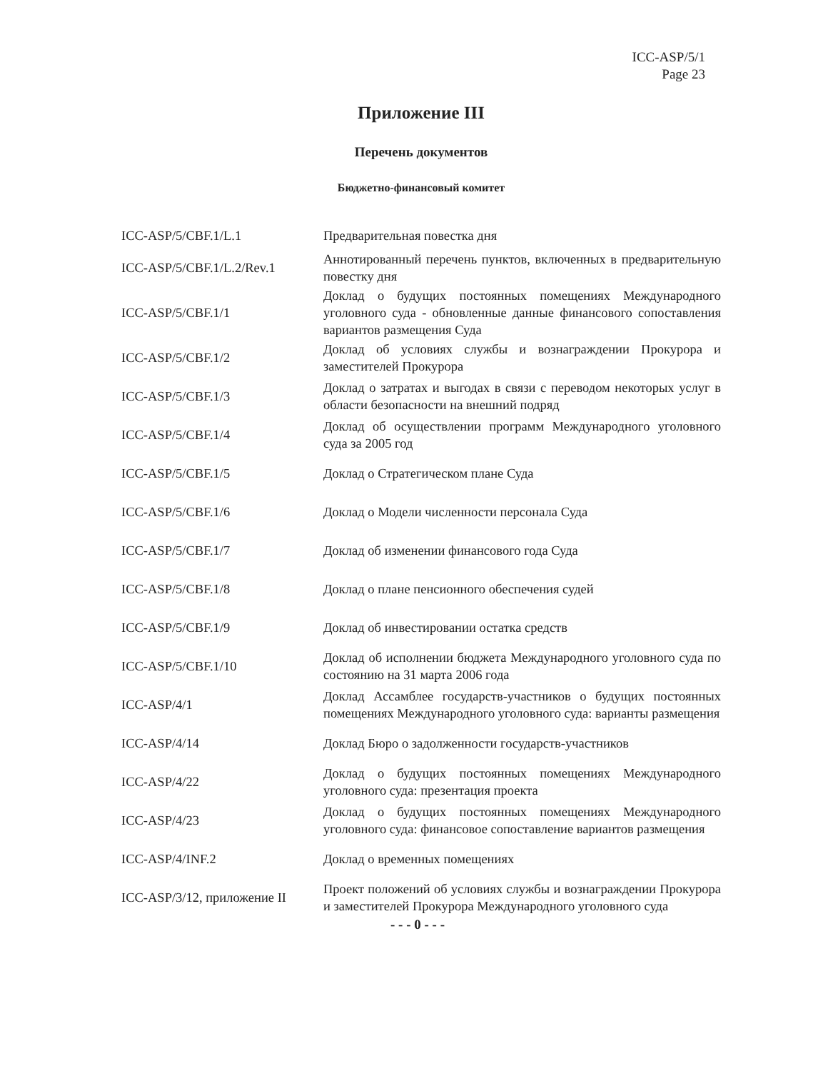ICC-ASP/5/1
Page 23
Приложение III
Перечень документов
Бюджетно-финансовый комитет
| ICC-ASP/5/CBF.1/L.1 | Предварительная повестка дня |
| ICC-ASP/5/CBF.1/L.2/Rev.1 | Аннотированный перечень пунктов, включенных в предварительную повестку дня |
| ICC-ASP/5/CBF.1/1 | Доклад о будущих постоянных помещениях Международного уголовного суда - обновленные данные финансового сопоставления вариантов размещения Суда |
| ICC-ASP/5/CBF.1/2 | Доклад об условиях службы и вознаграждении Прокурора и заместителей Прокурора |
| ICC-ASP/5/CBF.1/3 | Доклад о затратах и выгодах в связи с переводом некоторых услуг в области безопасности на внешний подряд |
| ICC-ASP/5/CBF.1/4 | Доклад об осуществлении программ Международного уголовного суда за 2005 год |
| ICC-ASP/5/CBF.1/5 | Доклад о Стратегическом плане Суда |
| ICC-ASP/5/CBF.1/6 | Доклад о Модели численности персонала Суда |
| ICC-ASP/5/CBF.1/7 | Доклад об изменении финансового года Суда |
| ICC-ASP/5/CBF.1/8 | Доклад о плане пенсионного обеспечения судей |
| ICC-ASP/5/CBF.1/9 | Доклад об инвестировании остатка средств |
| ICC-ASP/5/CBF.1/10 | Доклад об исполнении бюджета Международного уголовного суда по состоянию на 31 марта 2006 года |
| ICC-ASP/4/1 | Доклад Ассамблее государств-участников о будущих постоянных помещениях Международного уголовного суда: варианты размещения |
| ICC-ASP/4/14 | Доклад Бюро о задолженности государств-участников |
| ICC-ASP/4/22 | Доклад о будущих постоянных помещениях Международного уголовного суда: презентация проекта |
| ICC-ASP/4/23 | Доклад о будущих постоянных помещениях Международного уголовного суда: финансовое сопоставление вариантов размещения |
| ICC-ASP/4/INF.2 | Доклад о временных помещениях |
| ICC-ASP/3/12, приложение II | Проект положений об условиях службы и вознаграждении Прокурора и заместителей Прокурора Международного уголовного суда |
- - - 0 - - -